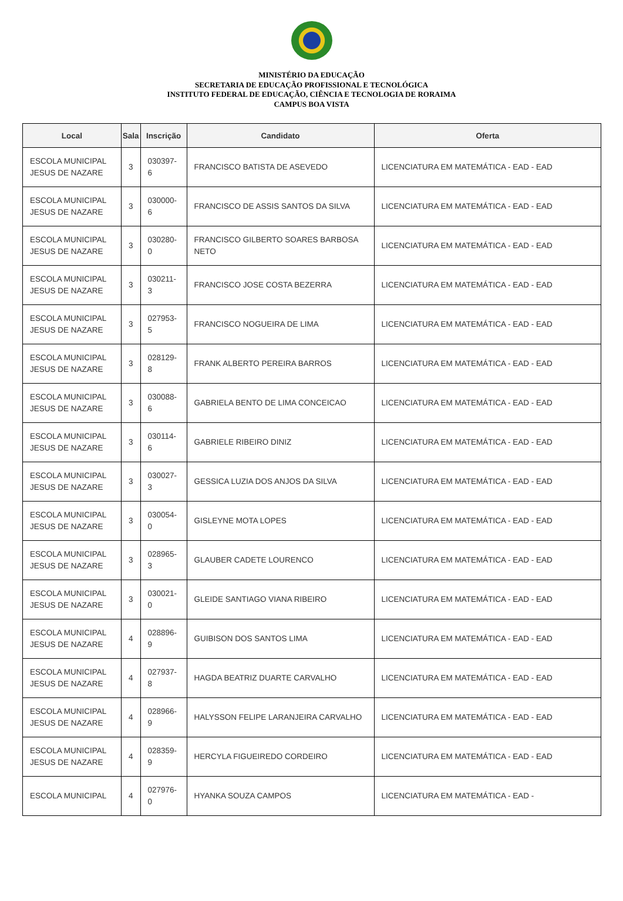MINISTÉRIO DA EDUCAÇÃO
SECRETARIA DE EDUCAÇÃO PROFISSIONAL E TECNOLÓGICA
INSTITUTO FEDERAL DE EDUCAÇÃO, CIÊNCIA E TECNOLOGIA DE RORAIMA
CAMPUS BOA VISTA
| Local | Sala | Inscrição | Candidato | Oferta |
| --- | --- | --- | --- | --- |
| ESCOLA MUNICIPAL JESUS DE NAZARE | 3 | 030397-6 | FRANCISCO BATISTA DE ASEVEDO | LICENCIATURA EM MATEMÁTICA - EAD - EAD |
| ESCOLA MUNICIPAL JESUS DE NAZARE | 3 | 030000-6 | FRANCISCO DE ASSIS SANTOS DA SILVA | LICENCIATURA EM MATEMÁTICA - EAD - EAD |
| ESCOLA MUNICIPAL JESUS DE NAZARE | 3 | 030280-0 | FRANCISCO GILBERTO SOARES BARBOSA NETO | LICENCIATURA EM MATEMÁTICA - EAD - EAD |
| ESCOLA MUNICIPAL JESUS DE NAZARE | 3 | 030211-3 | FRANCISCO JOSE COSTA BEZERRA | LICENCIATURA EM MATEMÁTICA - EAD - EAD |
| ESCOLA MUNICIPAL JESUS DE NAZARE | 3 | 027953-5 | FRANCISCO NOGUEIRA DE LIMA | LICENCIATURA EM MATEMÁTICA - EAD - EAD |
| ESCOLA MUNICIPAL JESUS DE NAZARE | 3 | 028129-8 | FRANK ALBERTO PEREIRA BARROS | LICENCIATURA EM MATEMÁTICA - EAD - EAD |
| ESCOLA MUNICIPAL JESUS DE NAZARE | 3 | 030088-6 | GABRIELA BENTO DE LIMA CONCEICAO | LICENCIATURA EM MATEMÁTICA - EAD - EAD |
| ESCOLA MUNICIPAL JESUS DE NAZARE | 3 | 030114-6 | GABRIELE RIBEIRO DINIZ | LICENCIATURA EM MATEMÁTICA - EAD - EAD |
| ESCOLA MUNICIPAL JESUS DE NAZARE | 3 | 030027-3 | GESSICA LUZIA DOS ANJOS DA SILVA | LICENCIATURA EM MATEMÁTICA - EAD - EAD |
| ESCOLA MUNICIPAL JESUS DE NAZARE | 3 | 030054-0 | GISLEYNE MOTA LOPES | LICENCIATURA EM MATEMÁTICA - EAD - EAD |
| ESCOLA MUNICIPAL JESUS DE NAZARE | 3 | 028965-3 | GLAUBER CADETE LOURENCO | LICENCIATURA EM MATEMÁTICA - EAD - EAD |
| ESCOLA MUNICIPAL JESUS DE NAZARE | 3 | 030021-0 | GLEIDE SANTIAGO VIANA RIBEIRO | LICENCIATURA EM MATEMÁTICA - EAD - EAD |
| ESCOLA MUNICIPAL JESUS DE NAZARE | 4 | 028896-9 | GUIBISON DOS SANTOS LIMA | LICENCIATURA EM MATEMÁTICA - EAD - EAD |
| ESCOLA MUNICIPAL JESUS DE NAZARE | 4 | 027937-8 | HAGDA BEATRIZ DUARTE CARVALHO | LICENCIATURA EM MATEMÁTICA - EAD - EAD |
| ESCOLA MUNICIPAL JESUS DE NAZARE | 4 | 028966-9 | HALYSSON FELIPE LARANJEIRA CARVALHO | LICENCIATURA EM MATEMÁTICA - EAD - EAD |
| ESCOLA MUNICIPAL JESUS DE NAZARE | 4 | 028359-9 | HERCYLA FIGUEIREDO CORDEIRO | LICENCIATURA EM MATEMÁTICA - EAD - EAD |
| ESCOLA MUNICIPAL | 4 | 027976-0 | HYANKA SOUZA CAMPOS | LICENCIATURA EM MATEMÁTICA - EAD - |